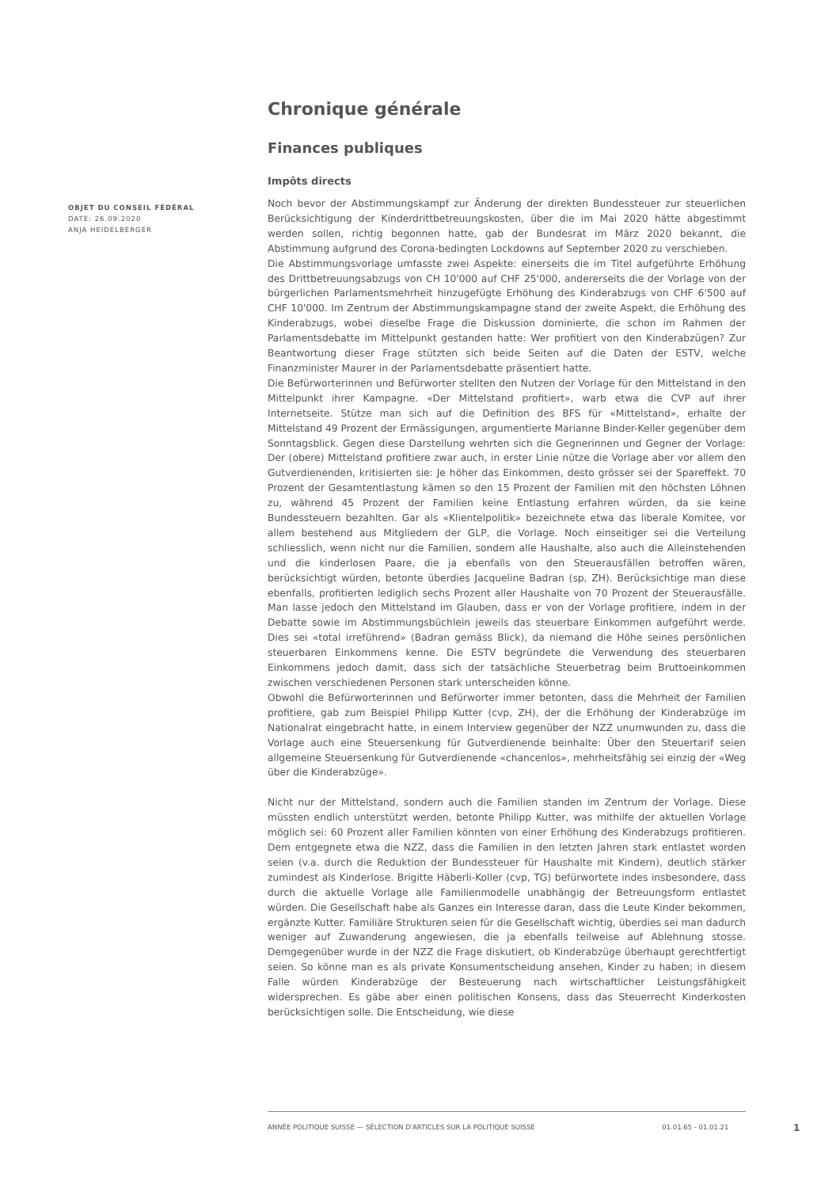OBJET DU CONSEIL FÉDÉRAL
DATE: 26.09.2020
ANJA HEIDELBERGER
Chronique générale
Finances publiques
Impôts directs
Noch bevor der Abstimmungskampf zur Änderung der direkten Bundessteuer zur steuerlichen Berücksichtigung der Kinderdrittbetreuungskosten, über die im Mai 2020 hätte abgestimmt werden sollen, richtig begonnen hatte, gab der Bundesrat im März 2020 bekannt, die Abstimmung aufgrund des Corona-bedingten Lockdowns auf September 2020 zu verschieben.
Die Abstimmungsvorlage umfasste zwei Aspekte: einerseits die im Titel aufgeführte Erhöhung des Drittbetreuungsabzugs von CH 10'000 auf CHF 25'000, andererseits die der Vorlage von der bürgerlichen Parlamentsmehrheit hinzugefügte Erhöhung des Kinderabzugs von CHF 6'500 auf CHF 10'000. Im Zentrum der Abstimmungskampagne stand der zweite Aspekt, die Erhöhung des Kinderabzugs, wobei dieselbe Frage die Diskussion dominierte, die schon im Rahmen der Parlamentsdebatte im Mittelpunkt gestanden hatte: Wer profitiert von den Kinderabzügen? Zur Beantwortung dieser Frage stützten sich beide Seiten auf die Daten der ESTV, welche Finanzminister Maurer in der Parlamentsdebatte präsentiert hatte.
Die Befürworterinnen und Befürworter stellten den Nutzen der Vorlage für den Mittelstand in den Mittelpunkt ihrer Kampagne. «Der Mittelstand profitiert», warb etwa die CVP auf ihrer Internetseite. Stütze man sich auf die Definition des BFS für «Mittelstand», erhalte der Mittelstand 49 Prozent der Ermässigungen, argumentierte Marianne Binder-Keller gegenüber dem Sonntagsblick. Gegen diese Darstellung wehrten sich die Gegnerinnen und Gegner der Vorlage: Der (obere) Mittelstand profitiere zwar auch, in erster Linie nütze die Vorlage aber vor allem den Gutverdienenden, kritisierten sie: Je höher das Einkommen, desto grösser sei der Spareffekt. 70 Prozent der Gesamtentlastung kämen so den 15 Prozent der Familien mit den höchsten Löhnen zu, während 45 Prozent der Familien keine Entlastung erfahren würden, da sie keine Bundessteuern bezahlten. Gar als «Klientelpolitik» bezeichnete etwa das liberale Komitee, vor allem bestehend aus Mitgliedern der GLP, die Vorlage. Noch einseitiger sei die Verteilung schliesslich, wenn nicht nur die Familien, sondern alle Haushalte, also auch die Alleinstehenden und die kinderlosen Paare, die ja ebenfalls von den Steuerausfällen betroffen wären, berücksichtigt würden, betonte überdies Jacqueline Badran (sp, ZH). Berücksichtige man diese ebenfalls, profitierten lediglich sechs Prozent aller Haushalte von 70 Prozent der Steuerausfälle. Man lasse jedoch den Mittelstand im Glauben, dass er von der Vorlage profitiere, indem in der Debatte sowie im Abstimmungsbüchlein jeweils das steuerbare Einkommen aufgeführt werde. Dies sei «total irreführend» (Badran gemäss Blick), da niemand die Höhe seines persönlichen steuerbaren Einkommens kenne. Die ESTV begründete die Verwendung des steuerbaren Einkommens jedoch damit, dass sich der tatsächliche Steuerbetrag beim Bruttoeinkommen zwischen verschiedenen Personen stark unterscheiden könne.
Obwohl die Befürworterinnen und Befürworter immer betonten, dass die Mehrheit der Familien profitiere, gab zum Beispiel Philipp Kutter (cvp, ZH), der die Erhöhung der Kinderabzüge im Nationalrat eingebracht hatte, in einem Interview gegenüber der NZZ unumwunden zu, dass die Vorlage auch eine Steuersenkung für Gutverdienende beinhalte: Über den Steuertarif seien allgemeine Steuersenkung für Gutverdienende «chancenlos», mehrheitsfähig sei einzig der «Weg über die Kinderabzüge».
Nicht nur der Mittelstand, sondern auch die Familien standen im Zentrum der Vorlage. Diese müssten endlich unterstützt werden, betonte Philipp Kutter, was mithilfe der aktuellen Vorlage möglich sei: 60 Prozent aller Familien könnten von einer Erhöhung des Kinderabzugs profitieren. Dem entgegnete etwa die NZZ, dass die Familien in den letzten Jahren stark entlastet worden seien (v.a. durch die Reduktion der Bundessteuer für Haushalte mit Kindern), deutlich stärker zumindest als Kinderlose. Brigitte Häberli-Koller (cvp, TG) befürwortete indes insbesondere, dass durch die aktuelle Vorlage alle Familienmodelle unabhängig der Betreuungsform entlastet würden. Die Gesellschaft habe als Ganzes ein Interesse daran, dass die Leute Kinder bekommen, ergänzte Kutter. Familiäre Strukturen seien für die Gesellschaft wichtig, überdies sei man dadurch weniger auf Zuwanderung angewiesen, die ja ebenfalls teilweise auf Ablehnung stosse. Demgegenüber wurde in der NZZ die Frage diskutiert, ob Kinderabzüge überhaupt gerechtfertigt seien. So könne man es als private Konsumentscheidung ansehen, Kinder zu haben; in diesem Falle würden Kinderabzüge der Besteuerung nach wirtschaftlicher Leistungsfähigkeit widersprechen. Es gäbe aber einen politischen Konsens, dass das Steuerrecht Kinderkosten berücksichtigen solle. Die Entscheidung, wie diese
ANNÉE POLITIQUE SUISSE — SÉLECTION D'ARTICLES SUR LA POLITIQUE SUISSE 01.01.65 - 01.01.21
1